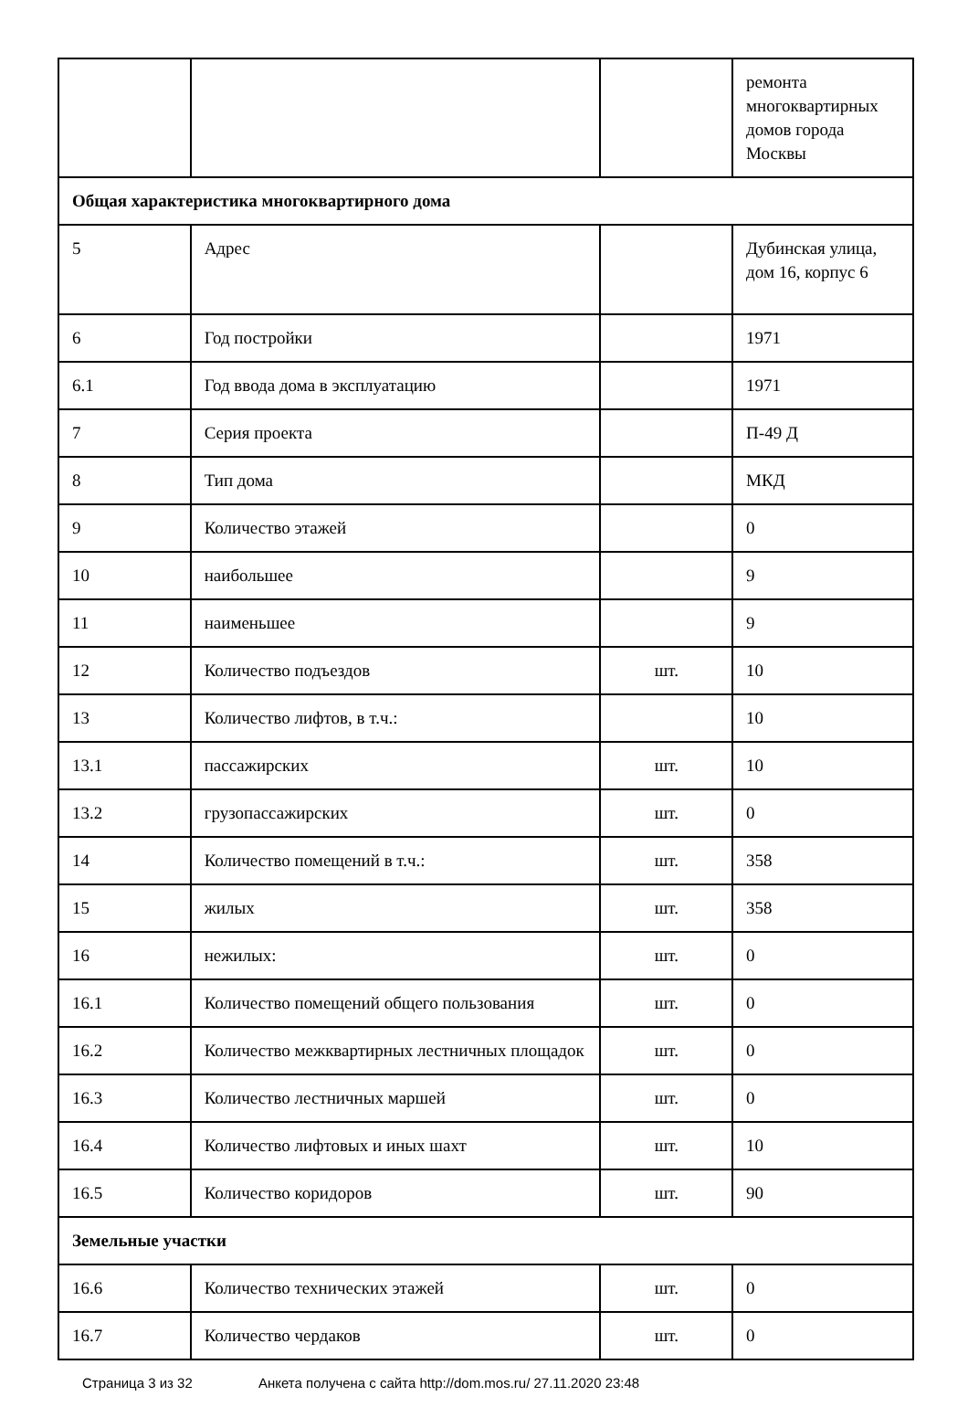| | | | ремонта многоквартирных домов города Москвы |
| Общая характеристика многоквартирного дома | | | |
| 5 | Адрес | | Дубинская улица, дом 16, корпус 6 |
| 6 | Год постройки | | 1971 |
| 6.1 | Год ввода дома в эксплуатацию | | 1971 |
| 7 | Серия проекта | | П-49 Д |
| 8 | Тип дома | | МКД |
| 9 | Количество этажей | | 0 |
| 10 | наибольшее | | 9 |
| 11 | наименьшее | | 9 |
| 12 | Количество подъездов | шт. | 10 |
| 13 | Количество лифтов, в т.ч.: | | 10 |
| 13.1 | пассажирских | шт. | 10 |
| 13.2 | грузопассажирских | шт. | 0 |
| 14 | Количество помещений в т.ч.: | шт. | 358 |
| 15 | жилых | шт. | 358 |
| 16 | нежилых: | шт. | 0 |
| 16.1 | Количество помещений общего пользования | шт. | 0 |
| 16.2 | Количество межквартирных лестничных площадок | шт. | 0 |
| 16.3 | Количество лестничных маршей | шт. | 0 |
| 16.4 | Количество лифтовых и иных шахт | шт. | 10 |
| 16.5 | Количество коридоров | шт. | 90 |
| Земельные участки | | | |
| 16.6 | Количество технических этажей | шт. | 0 |
| 16.7 | Количество чердаков | шт. | 0 |
Страница 3 из 32 Анкета получена с сайта http://dom.mos.ru/ 27.11.2020 23:48